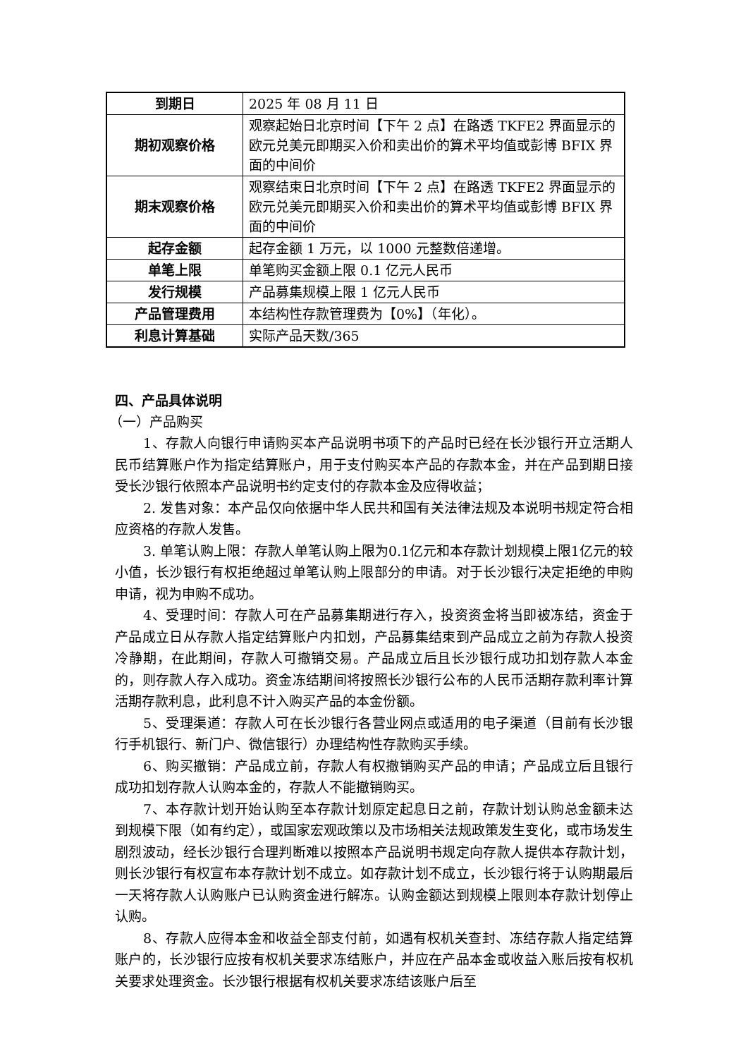| 到期日 | 2025 年 08 月 11 日 |
| 期初观察价格 | 观察起始日北京时间【下午 2 点】在路透 TKFE2 界面显示的欧元兑美元即期买入价和卖出价的算术平均值或彭博 BFIX 界面的中间价 |
| 期末观察价格 | 观察结束日北京时间【下午 2 点】在路透 TKFE2 界面显示的欧元兑美元即期买入价和卖出价的算术平均值或彭博 BFIX 界面的中间价 |
| 起存金额 | 起存金额 1 万元，以 1000 元整数倍递增。 |
| 单笔上限 | 单笔购买金额上限 0.1 亿元人民币 |
| 发行规模 | 产品募集规模上限 1 亿元人民币 |
| 产品管理费用 | 本结构性存款管理费为【0%】（年化）。 |
| 利息计算基础 | 实际产品天数/365 |
四、产品具体说明
（一）产品购买
1、存款人向银行申请购买本产品说明书项下的产品时已经在长沙银行开立活期人民币结算账户作为指定结算账户，用于支付购买本产品的存款本金，并在产品到期日接受长沙银行依照本产品说明书约定支付的存款本金及应得收益；
2. 发售对象：本产品仅向依据中华人民共和国有关法律法规及本说明书规定符合相应资格的存款人发售。
3. 单笔认购上限：存款人单笔认购上限为0.1亿元和本存款计划规模上限1亿元的较小值，长沙银行有权拒绝超过单笔认购上限部分的申请。对于长沙银行决定拒绝的申购申请，视为申购不成功。
4、受理时间：存款人可在产品募集期进行存入，投资资金将当即被冻结，资金于产品成立日从存款人指定结算账户内扣划，产品募集结束到产品成立之前为存款人投资冷静期，在此期间，存款人可撤销交易。产品成立后且长沙银行成功扣划存款人本金的，则存款人存入成功。资金冻结期间将按照长沙银行公布的人民币活期存款利率计算活期存款利息，此利息不计入购买产品的本金份额。
5、受理渠道：存款人可在长沙银行各营业网点或适用的电子渠道（目前有长沙银行手机银行、新门户、微信银行）办理结构性存款购买手续。
6、购买撤销：产品成立前，存款人有权撤销购买产品的申请；产品成立后且银行成功扣划存款人认购本金的，存款人不能撤销购买。
7、本存款计划开始认购至本存款计划原定起息日之前，存款计划认购总金额未达到规模下限（如有约定），或国家宏观政策以及市场相关法规政策发生变化，或市场发生剧烈波动，经长沙银行合理判断难以按照本产品说明书规定向存款人提供本存款计划，则长沙银行有权宣布本存款计划不成立。如存款计划不成立，长沙银行将于认购期最后一天将存款人认购账户已认购资金进行解冻。认购金额达到规模上限则本存款计划停止认购。
8、存款人应得本金和收益全部支付前，如遇有权机关查封、冻结存款人指定结算账户的，长沙银行应按有权机关要求冻结账户，并应在产品本金或收益入账后按有权机关要求处理资金。长沙银行根据有权机关要求冻结该账户后至